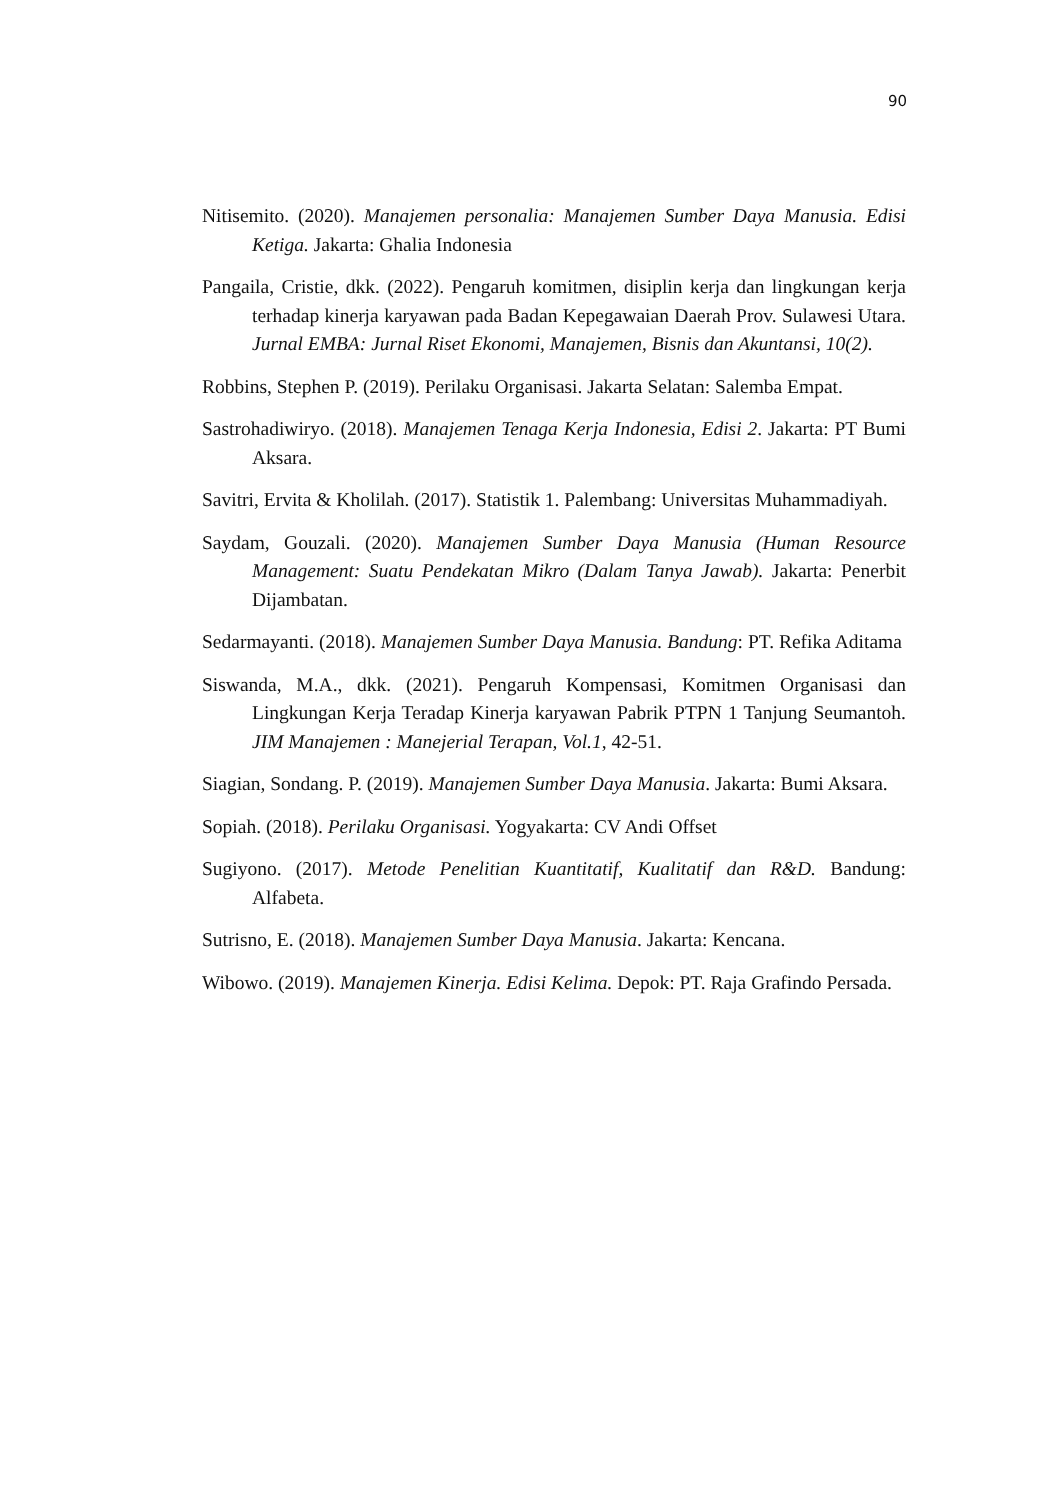90
Nitisemito. (2020). Manajemen personalia: Manajemen Sumber Daya Manusia. Edisi Ketiga. Jakarta: Ghalia Indonesia
Pangaila, Cristie, dkk. (2022). Pengaruh komitmen, disiplin kerja dan lingkungan kerja terhadap kinerja karyawan pada Badan Kepegawaian Daerah Prov. Sulawesi Utara. Jurnal EMBA: Jurnal Riset Ekonomi, Manajemen, Bisnis dan Akuntansi, 10(2).
Robbins, Stephen P. (2019). Perilaku Organisasi. Jakarta Selatan: Salemba Empat.
Sastrohadiwiryo. (2018). Manajemen Tenaga Kerja Indonesia, Edisi 2. Jakarta: PT Bumi Aksara.
Savitri, Ervita & Kholilah. (2017). Statistik 1. Palembang: Universitas Muhammadiyah.
Saydam, Gouzali. (2020). Manajemen Sumber Daya Manusia (Human Resource Management: Suatu Pendekatan Mikro (Dalam Tanya Jawab). Jakarta: Penerbit Dijambatan.
Sedarmayanti. (2018). Manajemen Sumber Daya Manusia. Bandung: PT. Refika Aditama
Siswanda, M.A., dkk. (2021). Pengaruh Kompensasi, Komitmen Organisasi dan Lingkungan Kerja Teradap Kinerja karyawan Pabrik PTPN 1 Tanjung Seumantoh. JIM Manajemen : Manejerial Terapan, Vol.1, 42-51.
Siagian, Sondang. P. (2019). Manajemen Sumber Daya Manusia. Jakarta: Bumi Aksara.
Sopiah. (2018). Perilaku Organisasi. Yogyakarta: CV Andi Offset
Sugiyono. (2017). Metode Penelitian Kuantitatif, Kualitatif dan R&D. Bandung: Alfabeta.
Sutrisno, E. (2018). Manajemen Sumber Daya Manusia. Jakarta: Kencana.
Wibowo. (2019). Manajemen Kinerja. Edisi Kelima. Depok: PT. Raja Grafindo Persada.